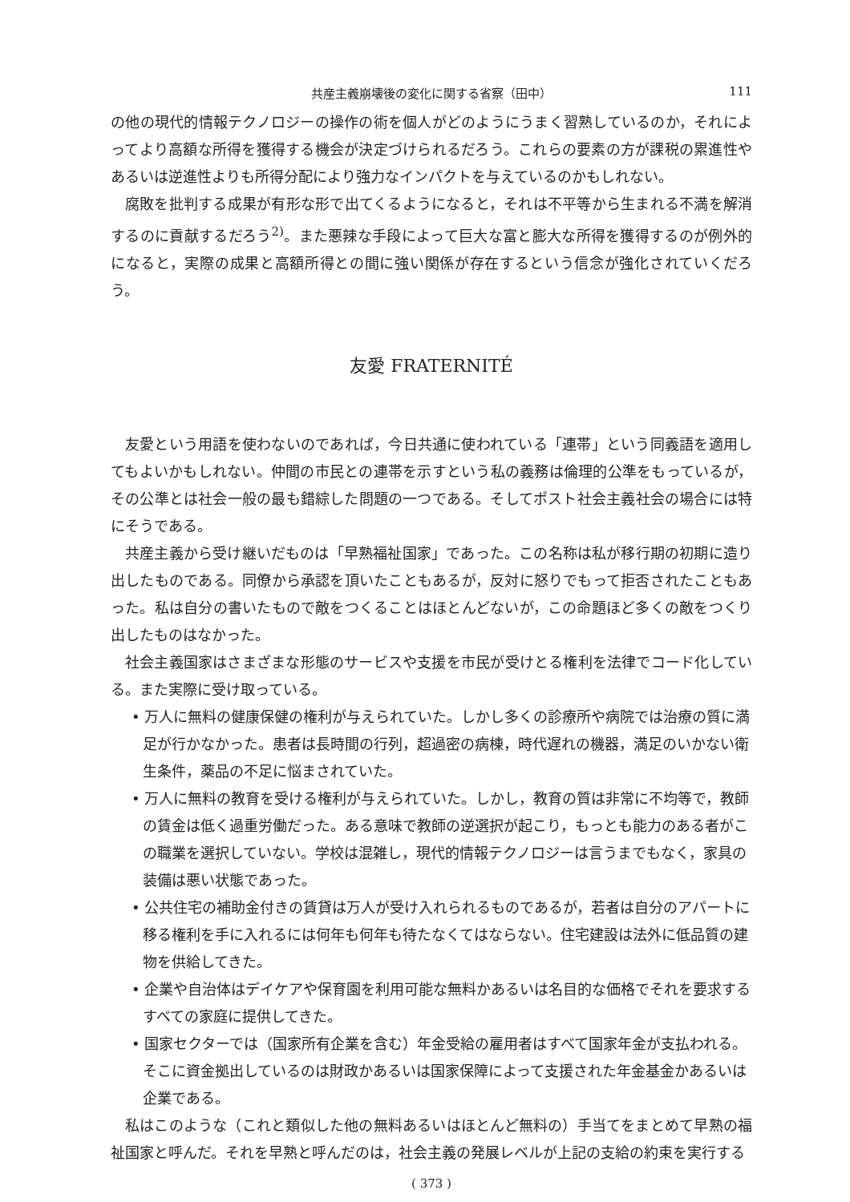共産主義崩壊後の変化に関する省察（田中） 111
の他の現代的情報テクノロジーの操作の術を個人がどのようにうまく習熟しているのか，それによってより高額な所得を獲得する機会が決定づけられるだろう。これらの要素の方が課税の累進性やあるいは逆進性よりも所得分配により強力なインパクトを与えているのかもしれない。
腐敗を批判する成果が有形な形で出てくるようになると，それは不平等から生まれる不満を解消するのに貢献するだろう<sup>2)</sup>。また悪辣な手段によって巨大な富と膨大な所得を獲得するのが例外的になると，実際の成果と高額所得との間に強い関係が存在するという信念が強化されていくだろう。
友愛 FRATERNITÉ
友愛という用語を使わないのであれば，今日共通に使われている「連帯」という同義語を適用してもよいかもしれない。仲間の市民との連帯を示すという私の義務は倫理的公準をもっているが，その公準とは社会一般の最も錯綜した問題の一つである。そしてポスト社会主義社会の場合には特にそうである。
共産主義から受け継いだものは「早熟福祉国家」であった。この名称は私が移行期の初期に造り出したものである。同僚から承認を頂いたこともあるが，反対に怒りでもって拒否されたこともあった。私は自分の書いたもので敵をつくることはほとんどないが，この命題ほど多くの敵をつくり出したものはなかった。
社会主義国家はさまざまな形態のサービスや支援を市民が受けとる権利を法律でコード化している。また実際に受け取っている。
• 万人に無料の健康保健の権利が与えられていた。しかし多くの診療所や病院では治療の質に満足が行かなかった。患者は長時間の行列，超過密の病棟，時代遅れの機器，満足のいかない衛生条件，薬品の不足に悩まされていた。
• 万人に無料の教育を受ける権利が与えられていた。しかし，教育の質は非常に不均等で，教師の賃金は低く過重労働だった。ある意味で教師の逆選択が起こり，もっとも能力のある者がこの職業を選択していない。学校は混雑し，現代的情報テクノロジーは言うまでもなく，家具の装備は悪い状態であった。
• 公共住宅の補助金付きの賃貸は万人が受け入れられるものであるが，若者は自分のアパートに移る権利を手に入れるには何年も何年も待たなくてはならない。住宅建設は法外に低品質の建物を供給してきた。
• 企業や自治体はデイケアや保育園を利用可能な無料かあるいは名目的な価格でそれを要求するすべての家庭に提供してきた。
• 国家セクターでは（国家所有企業を含む）年金受給の雇用者はすべて国家年金が支払われる。そこに資金拠出しているのは財政かあるいは国家保障によって支援された年金基金かあるいは企業である。
私はこのような（これと類似した他の無料あるいはほとんど無料の）手当てをまとめて早熟の福祉国家と呼んだ。それを早熟と呼んだのは，社会主義の発展レベルが上記の支給の約束を実行する
( 373 )